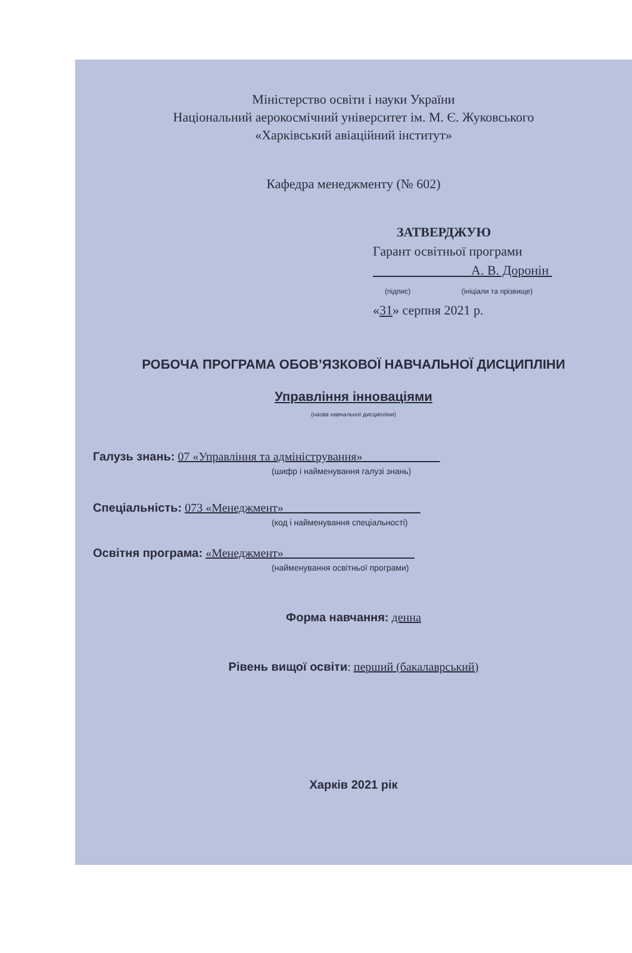Міністерство освіти і науки України
Національний аерокосмічний університет ім. М. Є. Жуковського
«Харківський авіаційний інститут»
Кафедра менеджменту (№ 602)
ЗАТВЕРДЖУЮ
Гарант освітньої програми
А. В. Доронін
(підпис) (ініціали та прізвище)
«31» серпня 2021 р.
РОБОЧА ПРОГРАМА ОБОВ’ЯЗКОВОЇ НАВЧАЛЬНОЇ ДИСЦИПЛІНИ
Управління інноваціями
(назва навчальної дисципліни)
Галузь знань: 07 «Управління та адміністрування»
(шифр і найменування галузі знань)
Спеціальність: 073 «Менеджмент»
(код і найменування спеціальності)
Освітня програма: «Менеджмент»
(найменування освітньої програми)
Форма навчання: денна
Рівень вищої освіти: перший (бакалаврський)
Харків 2021 рік